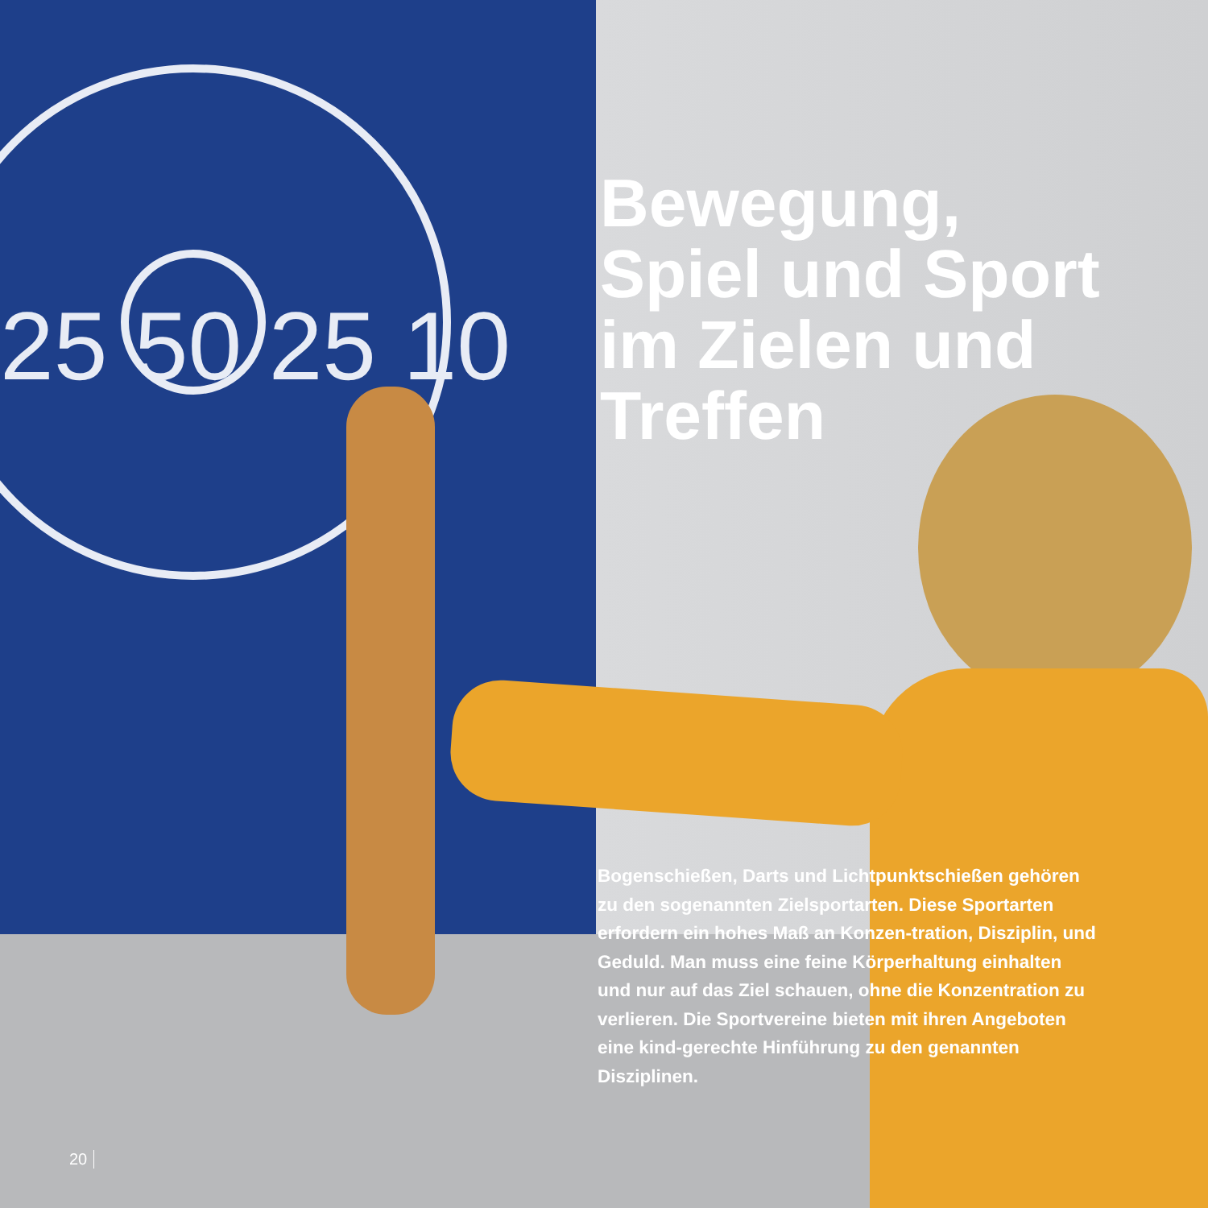25 50 25 10
Bewegung,
Spiel und Sport
im Zielen und
Treffen
Bogenschießen, Darts und Lichtpunktschießen gehören zu den sogenannten Zielsportarten. Diese Sportarten erfordern ein hohes Maß an Konzen-tration, Disziplin, und Geduld. Man muss eine feine Körperhaltung einhalten und nur auf das Ziel schauen, ohne die Konzentration zu verlieren. Die Sportvereine bieten mit ihren Angeboten eine kind-gerechte Hinführung zu den genannten Disziplinen.
20